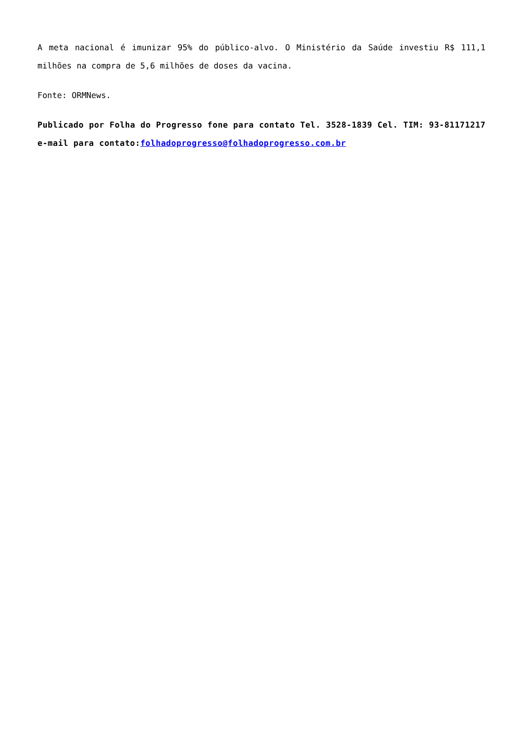A meta nacional é imunizar 95% do público-alvo. O Ministério da Saúde investiu R$ 111,1 milhões na compra de 5,6 milhões de doses da vacina.
Fonte: ORMNews.
Publicado por Folha do Progresso fone para contato Tel. 3528-1839 Cel. TIM: 93-81171217 e-mail para contato:folhadoprogresso@folhadoprogresso.com.br